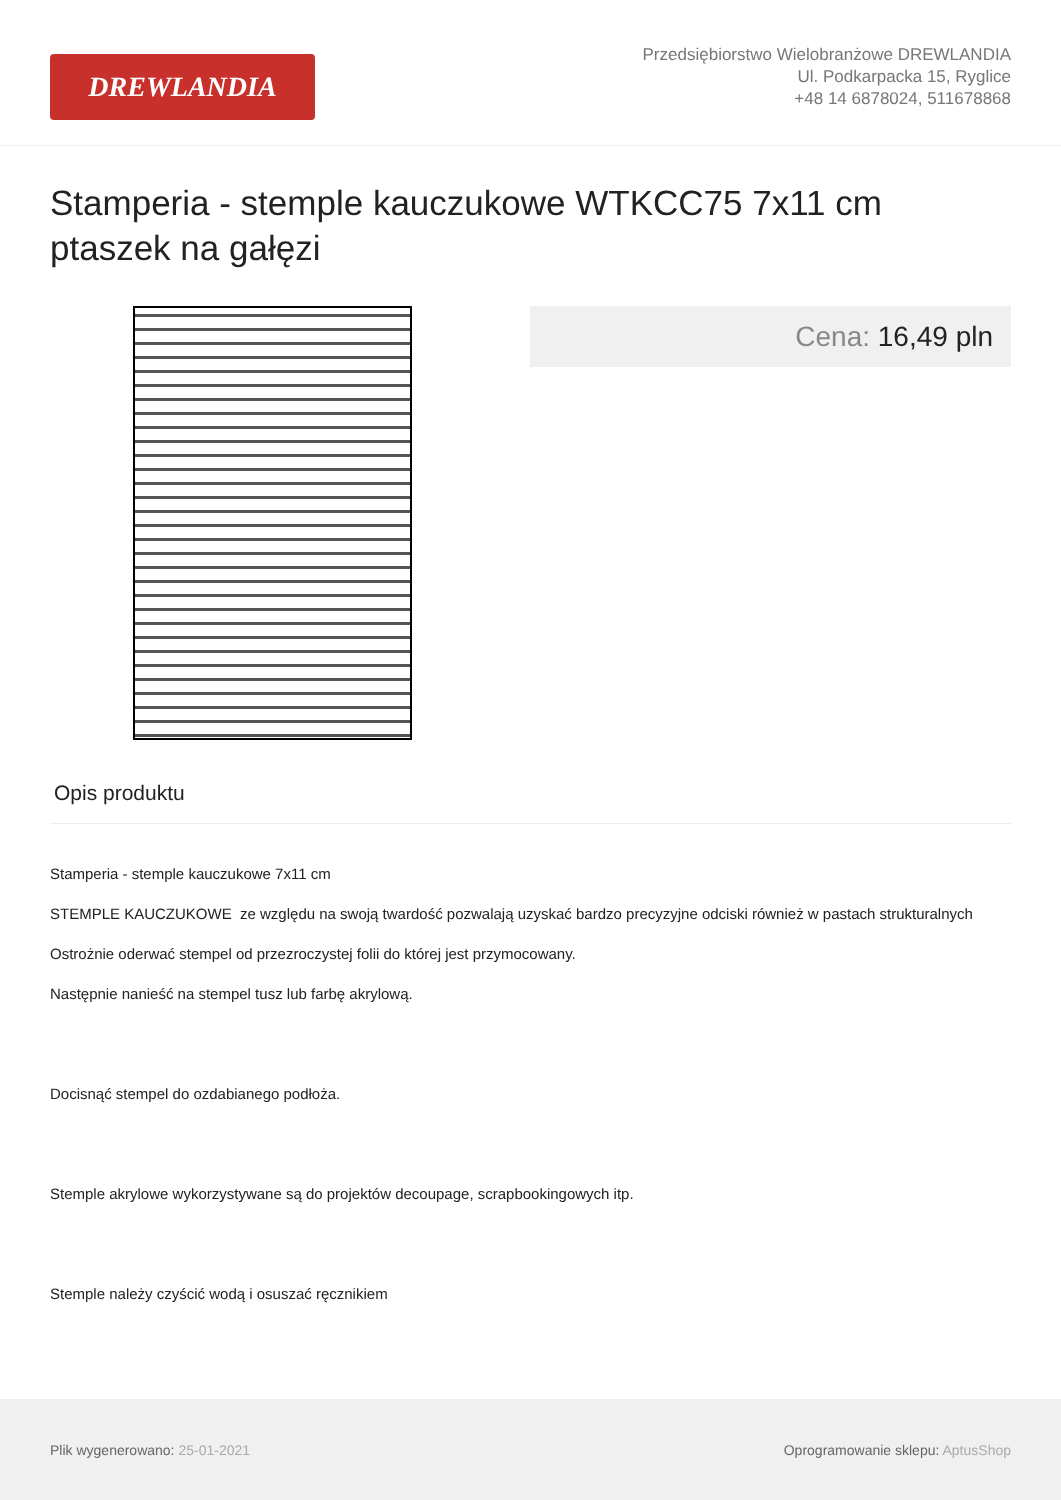DREWLANDIA
Przedsiębiorstwo Wielobranżowe DREWLANDIA
Ul. Podkarpacka 15, Ryglice
+48 14 6878024, 511678868
Stamperia - stemple kauczukowe WTKCC75 7x11 cm
ptaszek na gałęzi
Cena: 16,49 pln
Opis produktu
Stamperia - stemple kauczukowe 7x11 cm
STEMPLE KAUCZUKOWE ze względu na swoją twardość pozwalają uzyskać bardzo precyzyjne odciski również w pastach strukturalnych
Ostrożnie oderwać stempel od przezroczystej folii do której jest przymocowany.
Następnie nanieść na stempel tusz lub farbę akrylową.
Docisnąć stempel do ozdabianego podłoża.
Stemple akrylowe wykorzystywane są do projektów decoupage, scrapbookingowych itp.
Stemple należy czyścić wodą i osuszać ręcznikiem
Plik wygenerowano: 25-01-2021
Oprogramowanie sklepu: AptusShop